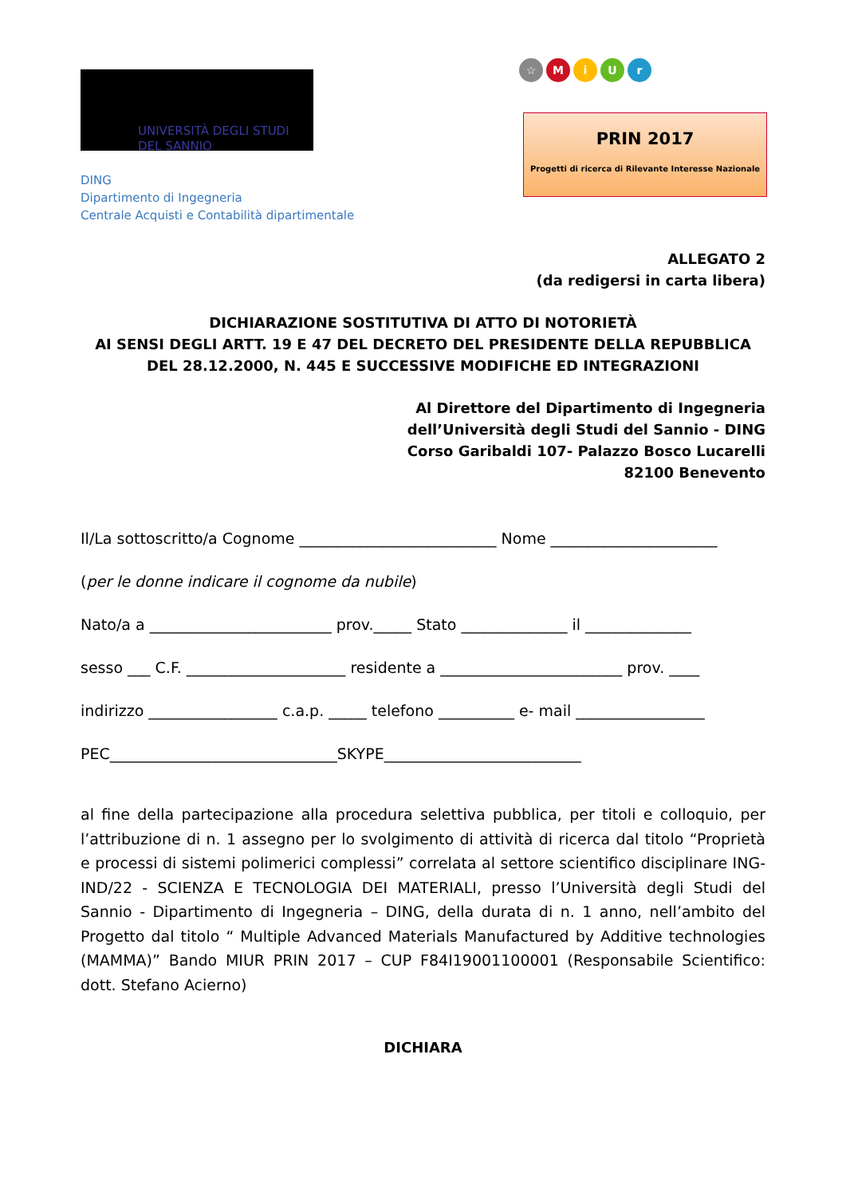UNIVERSITÀ DEGLI STUDI
DEL SANNIO
DING
Dipartimento di Ingegneria
Centrale Acquisti e Contabilità dipartimentale
☆ MiUr
PRIN 2017
Progetti di ricerca di Rilevante Interesse Nazionale
ALLEGATO 2
(da redigersi in carta libera)
DICHIARAZIONE SOSTITUTIVA DI ATTO DI NOTORIETÀ
AI SENSI DEGLI ARTT. 19 E 47 DEL DECRETO DEL PRESIDENTE DELLA REPUBBLICA DEL 28.12.2000, N. 445 E SUCCESSIVE MODIFICHE ED INTEGRAZIONI
Al Direttore del Dipartimento di Ingegneria
dell’Università degli Studi del Sannio - DING
Corso Garibaldi 107- Palazzo Bosco Lucarelli
82100 Benevento
Il/La sottoscritto/a Cognome __________________________ Nome ______________________
(per le donne indicare il cognome da nubile)
Nato/a a ________________________ prov._____ Stato ______________ il ______________
sesso ___ C.F. _____________________ residente a ________________________ prov. ____
indirizzo _________________ c.a.p. _____ telefono __________ e- mail _________________
PEC______________________________SKYPE__________________________
al fine della partecipazione alla procedura selettiva pubblica, per titoli e colloquio, per l’attribuzione di n. 1 assegno per lo svolgimento di attività di ricerca dal titolo “Proprietà e processi di sistemi polimerici complessi” correlata al settore scientifico disciplinare ING-IND/22 - SCIENZA E TECNOLOGIA DEI MATERIALI, presso l’Università degli Studi del Sannio - Dipartimento di Ingegneria – DING, della durata di n. 1 anno, nell’ambito del Progetto dal titolo “ Multiple Advanced Materials Manufactured by Additive technologies (MAMMA)” Bando MIUR PRIN 2017 – CUP F84I19001100001 (Responsabile Scientifico: dott. Stefano Acierno)
DICHIARA